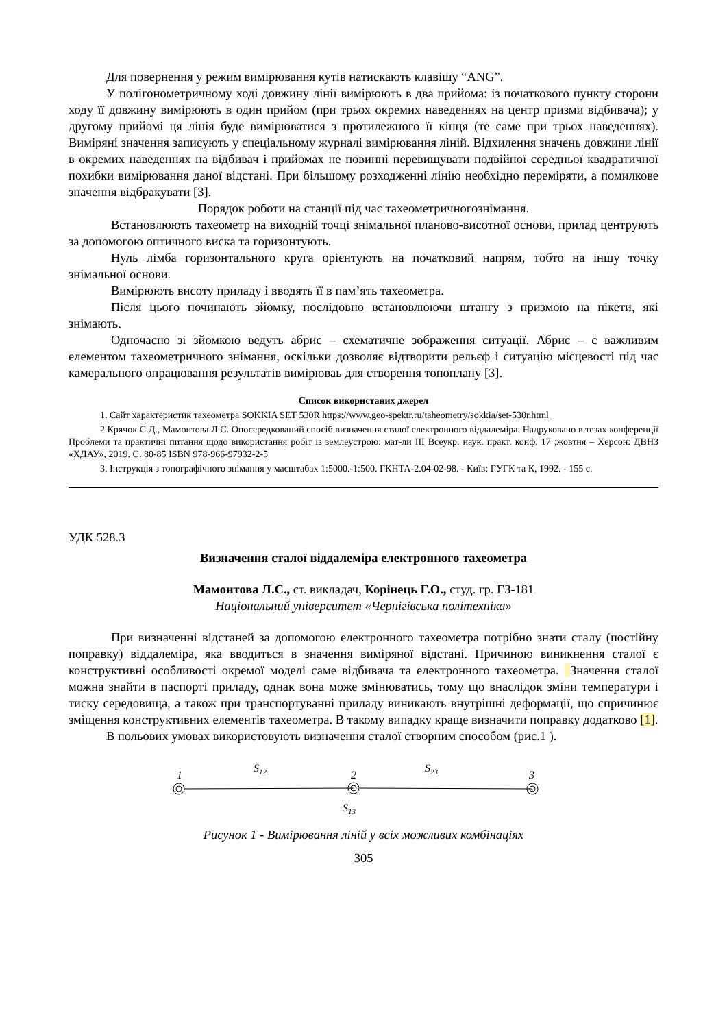Для повернення у режим вимірювання кутів натискають клавішу “ANG”.
У полігонометричному ході довжину лінії вимірюють в два прийома: із початкового пункту сторони ходу її довжину вимірюють в один прийом (при трьох окремих наведеннях на центр призми відбивача); у другому прийомі ця лінія буде вимірюватися з протилежного її кінця (те саме при трьох наведеннях). Виміряні значення записують у спеціальному журналі вимірювання ліній. Відхилення значень довжини лінії в окремих наведеннях на відбивач і прийомах не повинні перевищувати подвійної середньої квадратичної похибки вимірювання даної відстані. При більшому розходженні лінію необхідно переміряти, а помилкове значення відбракувати [3].
Порядок роботи на станції під час тахеометричногознімання.
Встановлюють тахеометр на виходній точці знімальної планово-висотної основи, прилад центрують за допомогою оптичного виска та горизонтують.
Нуль лімба горизонтального круга орієнтують на початковий напрям, тобто на іншу точку знімальної основи.
Вимірюють висоту приладу і вводять її в пам’ять тахеометра.
Після цього починають зйомку, послідовно встановлюючи штангу з призмою на пікети, які знімають.
Одночасно зі зйомкою ведуть абрис – схематичне зображення ситуації. Абрис – є важливим елементом тахеометричного знімання, оскільки дозволяє відтворити рельєф і ситуацію місцевості під час камерального опрацювання результатів вимірюваь для створення топоплану [3].
Список використаних джерел
1. Сайт характеристик тахеометра SOKKIA SET 530R https://www.geo-spektr.ru/taheometry/sokkia/set-530r.html
2.Крячок С.Д., Мамонтова Л.С. Опосередкований спосіб визначення сталої електронного віддалеміра. Надруковано в тезах конференції Проблеми та практичні питання щодо використання робіт із землеустрою: мат-ли ІІІ Всеукр. наук. практ. конф. 17 ;жовтня – Херсон: ДВНЗ «ХДАУ», 2019. С. 80-85 ISBN 978-966-97932-2-5
3. Інструкція з топографічного знімання у масштабах 1:5000.-1:500. ГКНТА-2.04-02-98. - Київ: ГУГК та К, 1992. - 155 с.
УДК 528.3
Визначення сталої віддалеміра електронного тахеометра
Мамонтова Л.С., ст. викладач, Корінець Г.О., студ. гр. ГЗ-181
Національний університет «Чернігівська політехніка»
При визначенні відстаней за допомогою електронного тахеометра потрібно знати сталу (постійну поправку) віддалеміра, яка вводиться в значення виміряної відстані. Причиною виникнення сталої є конструктивні особливості окремої моделі саме відбивача та електронного тахеометра. Значення сталої можна знайти в паспорті приладу, однак вона може змінюватись, тому що внаслідок зміни температури і тиску середовища, а також при транспортуванні приладу виникають внутрішні деформації, що спричинює зміщення конструктивних елементів тахеометра. В такому випадку краще визначити поправку додатково [1].
В польових умовах використовують визначення сталої створним способом (рис.1 ).
1
S12
2
S23
3
S13
Рисунок 1 - Вимірювання ліній у всіх можливих комбінаціях
305